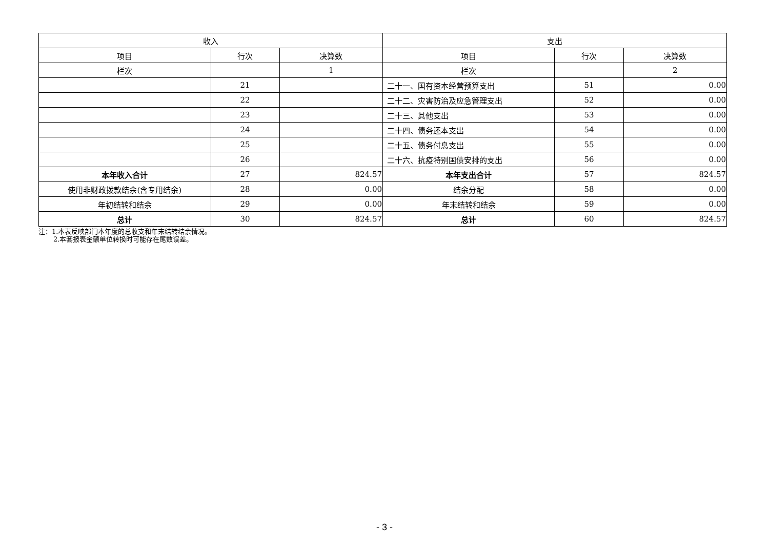| 收入 | | | 支出 | | |
| 项目 | 行次 | 决算数 | 项目 | 行次 | 决算数 |
| 栏次 | | 1 | 栏次 | | 2 |
| | 21 | | 二十一、国有资本经营预算支出 | 51 | 0.00 |
| | 22 | | 二十二、灾害防治及应急管理支出 | 52 | 0.00 |
| | 23 | | 二十三、其他支出 | 53 | 0.00 |
| | 24 | | 二十四、债务还本支出 | 54 | 0.00 |
| | 25 | | 二十五、债务付息支出 | 55 | 0.00 |
| | 26 | | 二十六、抗疫特别国债安排的支出 | 56 | 0.00 |
| 本年收入合计 | 27 | 824.57 | 本年支出合计 | 57 | 824.57 |
| 使用非财政拨款结余(含专用结余) | 28 | 0.00 | 结余分配 | 58 | 0.00 |
| 年初结转和结余 | 29 | 0.00 | 年末结转和结余 | 59 | 0.00 |
| 总计 | 30 | 824.57 | 总计 | 60 | 824.57 |
注：1.本表反映部门本年度的总收支和年末结转结余情况。
2.本套报表金额单位转换时可能存在尾数误差。
- 3 -